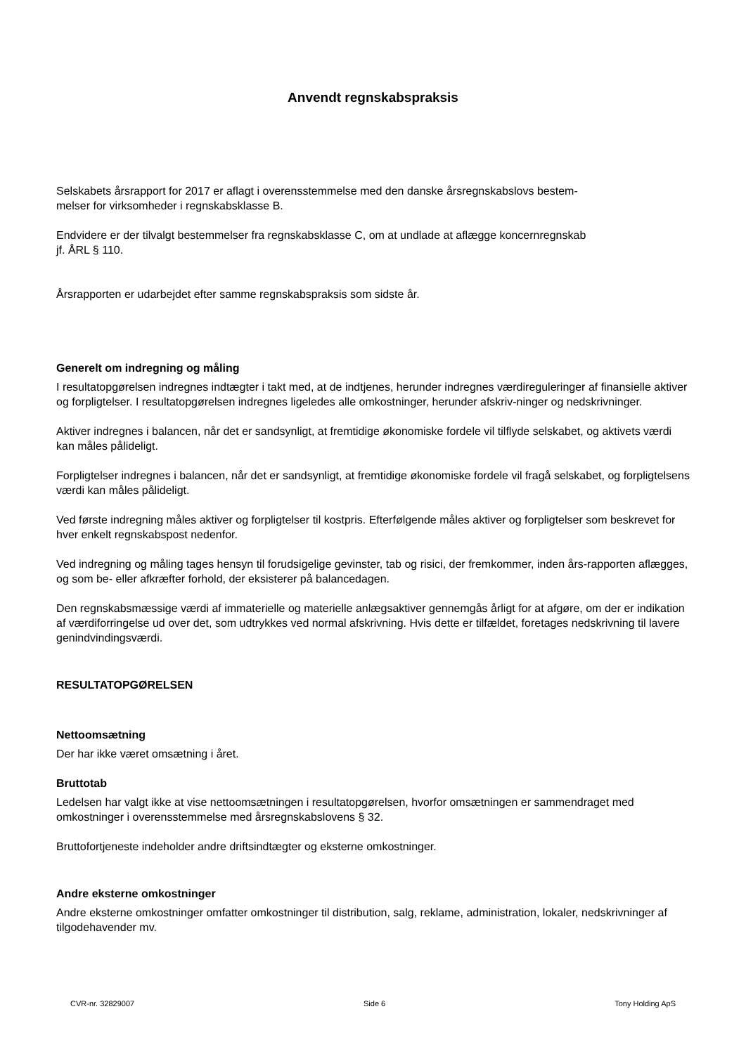Anvendt regnskabspraksis
Selskabets årsrapport for 2017 er aflagt i overensstemmelse med den danske årsregnskabslovs bestem-
melser for virksomheder i regnskabsklasse B.
Endvidere er der tilvalgt bestemmelser fra regnskabsklasse C, om at undlade at aflægge koncernregnskab
jf. ÅRL § 110.
Årsrapporten er udarbejdet efter samme regnskabspraksis som sidste år.
Generelt om indregning og måling
I resultatopgørelsen indregnes indtægter i takt med, at de indtjenes, herunder indregnes værdireguleringer af finansielle aktiver og forpligtelser. I resultatopgørelsen indregnes ligeledes alle omkostninger, herunder afskriv-ninger og nedskrivninger.
Aktiver indregnes i balancen, når det er sandsynligt, at fremtidige økonomiske fordele vil tilflyde selskabet, og aktivets værdi kan måles pålideligt.
Forpligtelser indregnes i balancen, når det er sandsynligt, at fremtidige økonomiske fordele vil fragå selskabet, og forpligtelsens værdi kan måles pålideligt.
Ved første indregning måles aktiver og forpligtelser til kostpris. Efterfølgende måles aktiver og forpligtelser som beskrevet for hver enkelt regnskabspost nedenfor.
Ved indregning og måling tages hensyn til forudsigelige gevinster, tab og risici, der fremkommer, inden års-rapporten aflægges, og som be- eller afkræfter forhold, der eksisterer på balancedagen.
Den regnskabsmæssige værdi af immaterielle og materielle anlægsaktiver gennemgås årligt for at afgøre, om der er indikation af værdiforringelse ud over det, som udtrykkes ved normal afskrivning. Hvis dette er tilfældet, foretages nedskrivning til lavere genindvindingsværdi.
RESULTATOPGØRELSEN
Nettoomsætning
Der har ikke været omsætning i året.
Bruttotab
Ledelsen har valgt ikke at vise nettoomsætningen i resultatopgørelsen, hvorfor omsætningen er sammendraget med omkostninger i overensstemmelse med årsregnskabslovens § 32.
Bruttofortjeneste indeholder andre driftsindtægter og eksterne omkostninger.
Andre eksterne omkostninger
Andre eksterne omkostninger omfatter omkostninger til distribution, salg, reklame, administration, lokaler, nedskrivninger af tilgodehavender mv.
CVR-nr. 32829007 Side 6 Tony Holding ApS